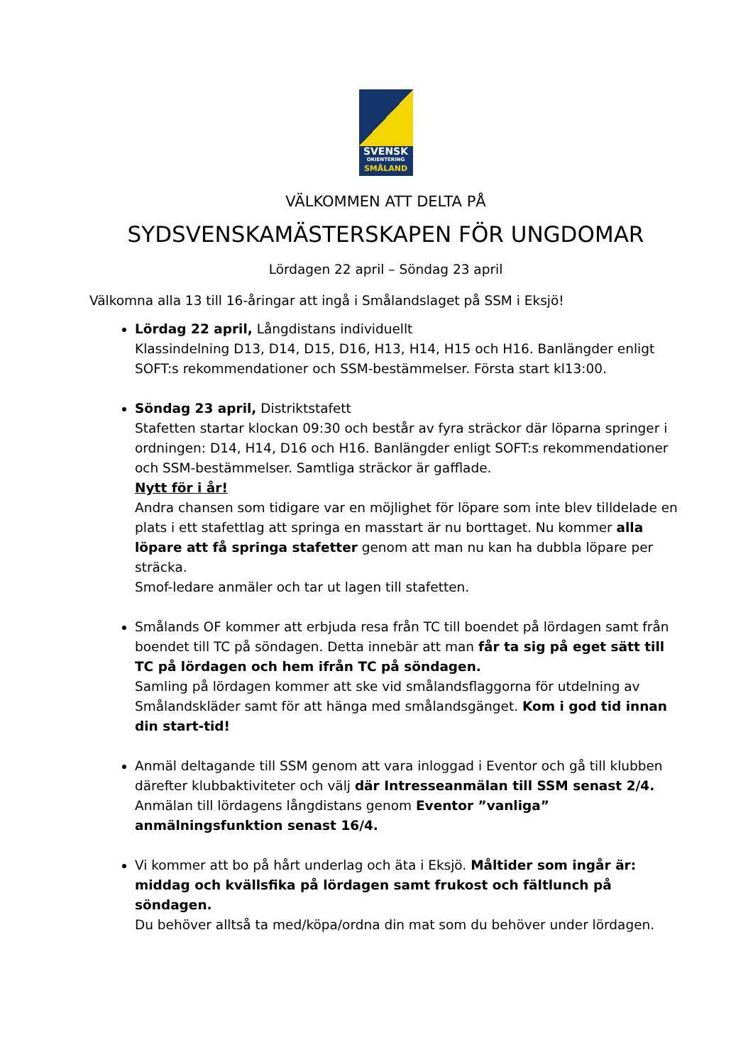SVENSK
ORIENTERING
SMÅLAND
VÄLKOMMEN ATT DELTA PÅ
SYDSVENSKAMÄSTERSKAPEN FÖR UNGDOMAR
Lördagen 22 april – Söndag 23 april
Välkomna alla 13 till 16-åringar att ingå i Smålandslaget på SSM i Eksjö!
Lördag 22 april, Långdistans individuellt
Klassindelning D13, D14, D15, D16, H13, H14, H15 och H16. Banlängder enligt SOFT:s rekommendationer och SSM-bestämmelser. Första start kl13:00.
Söndag 23 april, Distriktstafett
Stafetten startar klockan 09:30 och består av fyra sträckor där löparna springer i ordningen: D14, H14, D16 och H16. Banlängder enligt SOFT:s rekommendationer och SSM-bestämmelser. Samtliga sträckor är gafflade.
Nytt för i år!
Andra chansen som tidigare var en möjlighet för löpare som inte blev tilldelade en plats i ett stafettlag att springa en masstart är nu borttaget. Nu kommer alla löpare att få springa stafetter genom att man nu kan ha dubbla löpare per sträcka.
Smof-ledare anmäler och tar ut lagen till stafetten.
Smålands OF kommer att erbjuda resa från TC till boendet på lördagen samt från boendet till TC på söndagen. Detta innebär att man får ta sig på eget sätt till TC på lördagen och hem ifrån TC på söndagen.
Samling på lördagen kommer att ske vid smålandsflaggorna för utdelning av Smålandskläder samt för att hänga med smålandsgänget. Kom i god tid innan din start-tid!
Anmäl deltagande till SSM genom att vara inloggad i Eventor och gå till klubben därefter klubbaktiviteter och välj där Intresseanmälan till SSM senast 2/4.
Anmälan till lördagens långdistans genom Eventor ”vanliga” anmälningsfunktion senast 16/4.
Vi kommer att bo på hårt underlag och äta i Eksjö. Måltider som ingår är: middag och kvällsfika på lördagen samt frukost och fältlunch på söndagen.
Du behöver alltså ta med/köpa/ordna din mat som du behöver under lördagen.